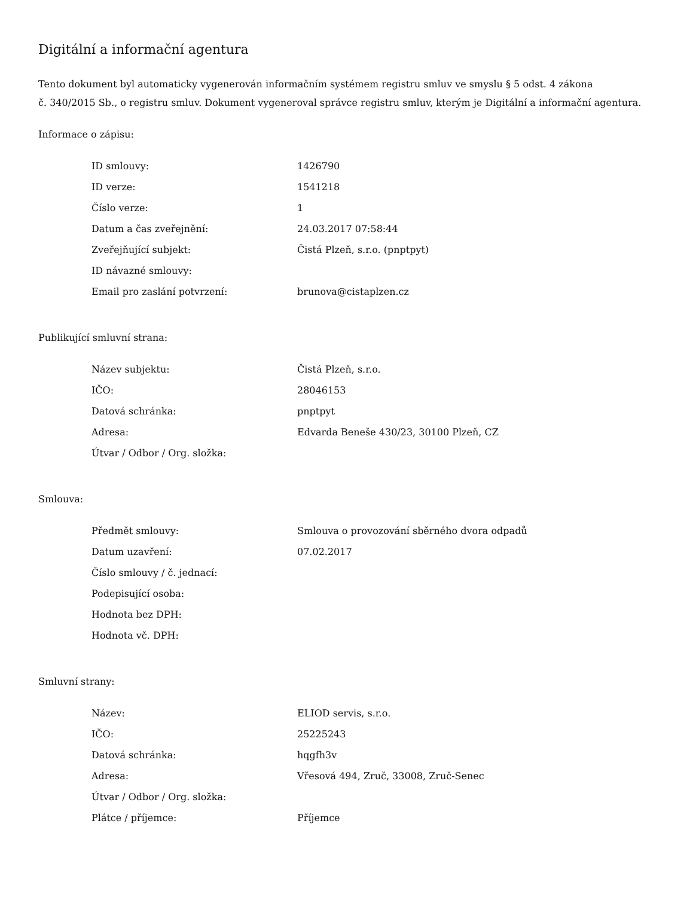Digitální a informační agentura
Tento dokument byl automaticky vygenerován informačním systémem registru smluv ve smyslu § 5 odst. 4 zákona
č. 340/2015 Sb., o registru smluv. Dokument vygeneroval správce registru smluv, kterým je Digitální a informační agentura.
Informace o zápisu:
| ID smlouvy: | 1426790 |
| ID verze: | 1541218 |
| Číslo verze: | 1 |
| Datum a čas zveřejnění: | 24.03.2017 07:58:44 |
| Zveřejňující subjekt: | Čistá Plzeň, s.r.o. (pnptpyt) |
| ID návazné smlouvy: | |
| Email pro zaslání potvrzení: | brunova@cistaplzen.cz |
Publikující smluvní strana:
| Název subjektu: | Čistá Plzeň, s.r.o. |
| IČO: | 28046153 |
| Datová schránka: | pnptpyt |
| Adresa: | Edvarda Beneše 430/23, 30100 Plzeň, CZ |
| Útvar / Odbor / Org. složka: | |
Smlouva:
| Předmět smlouvy: | Smlouva o provozování sběrného dvora odpadů |
| Datum uzavření: | 07.02.2017 |
| Číslo smlouvy / č. jednací: | |
| Podepisující osoba: | |
| Hodnota bez DPH: | |
| Hodnota vč. DPH: | |
Smluvní strany:
| Název: | ELIOD servis, s.r.o. |
| IČO: | 25225243 |
| Datová schránka: | hqgfh3v |
| Adresa: | Vřesová 494, Zruč, 33008, Zruč-Senec |
| Útvar / Odbor / Org. složka: | |
| Plátce / příjemce: | Příjemce |